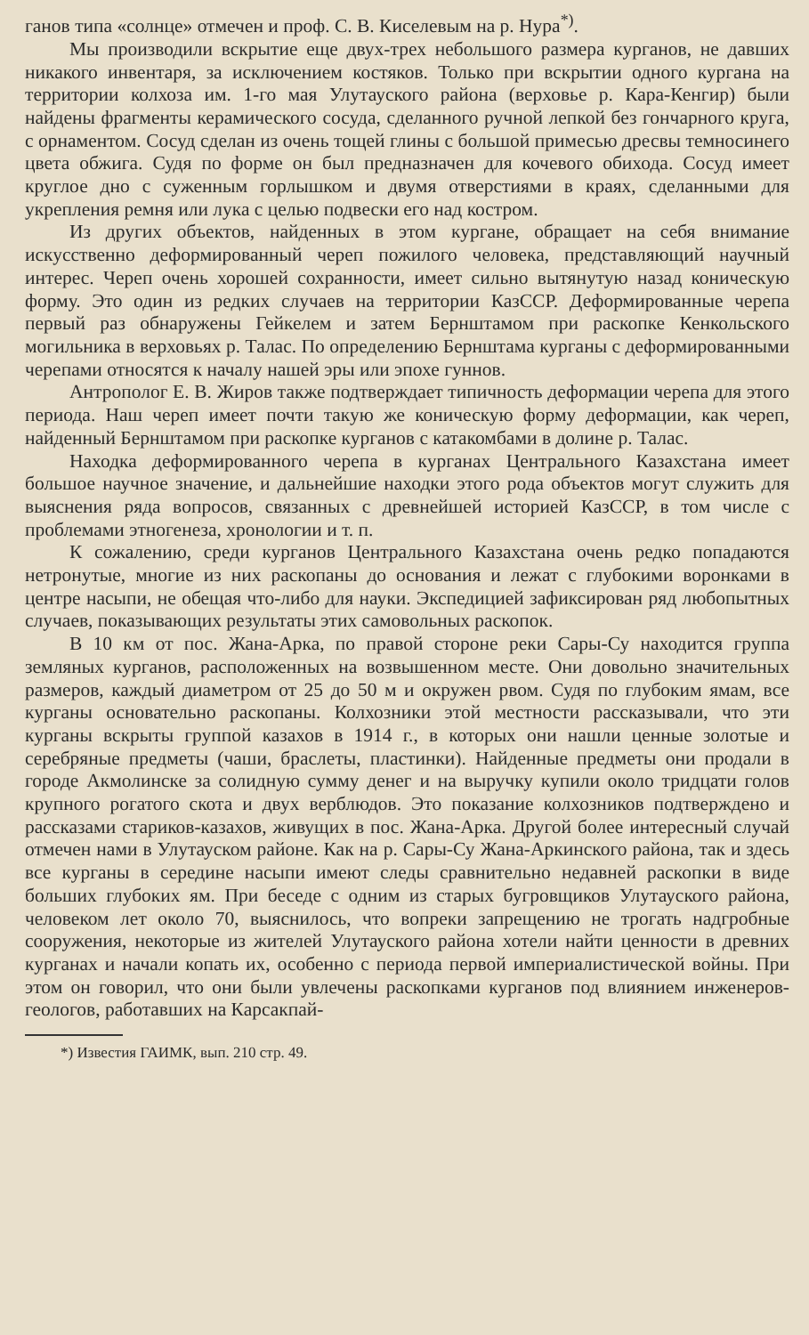ганов типа «солнце» отмечен и проф. С. В. Киселевым на р. Нура<sup>*)</sup>.
Мы производили вскрытие еще двух-трех небольшого размера курганов, не давших никакого инвентаря, за исключением костяков. Только при вскрытии одного кургана на территории колхоза им. 1-го мая Улутауского района (верховье р. Кара-Кенгир) были найдены фрагменты керамического сосуда, сделанного ручной лепкой без гончарного круга, с орнаментом. Сосуд сделан из очень тощей глины с большой примесью дресвы темносинего цвета обжига. Судя по форме он был предназначен для кочевого обихода. Сосуд имеет круглое дно с суженным горлышком и двумя отверстиями в краях, сделанными для укрепления ремня или лука с целью подвески его над костром.
Из других объектов, найденных в этом кургане, обращает на себя внимание искусственно деформированный череп пожилого человека, представляющий научный интерес. Череп очень хорошей сохранности, имеет сильно вытянутую назад коническую форму. Это один из редких случаев на территории КазССР. Деформированные черепа первый раз обнаружены Гейкелем и затем Бернштамом при раскопке Кенкольского могильника в верховьях р. Талас. По определению Бернштама курганы с деформированными черепами относятся к началу нашей эры или эпохе гуннов.
Антрополог Е. В. Жиров также подтверждает типичность деформации черепа для этого периода. Наш череп имеет почти такую же коническую форму деформации, как череп, найденный Бернштамом при раскопке курганов с катакомбами в долине р. Талас.
Находка деформированного черепа в курганах Центрального Казахстана имеет большое научное значение, и дальнейшие находки этого рода объектов могут служить для выяснения ряда вопросов, связанных с древнейшей историей КазССР, в том числе с проблемами этногенеза, хронологии и т. п.
К сожалению, среди курганов Центрального Казахстана очень редко попадаются нетронутые, многие из них раскопаны до основания и лежат с глубокими воронками в центре насыпи, не обещая что-либо для науки. Экспедицией зафиксирован ряд любопытных случаев, показывающих результаты этих самовольных раскопок.
В 10 км от пос. Жана-Арка, по правой стороне реки Сары-Су находится группа земляных курганов, расположенных на возвышенном месте. Они довольно значительных размеров, каждый диаметром от 25 до 50 м и окружен рвом. Судя по глубоким ямам, все курганы основательно раскопаны. Колхозники этой местности рассказывали, что эти курганы вскрыты группой казахов в 1914 г., в которых они нашли ценные золотые и серебряные предметы (чаши, браслеты, пластинки). Найденные предметы они продали в городе Акмолинске за солидную сумму денег и на выручку купили около тридцати голов крупного рогатого скота и двух верблюдов. Это показание колхозников подтверждено и рассказами стариков-казахов, живущих в пос. Жана-Арка. Другой более интересный случай отмечен нами в Улутауском районе. Как на р. Сары-Су Жана-Аркинского района, так и здесь все курганы в середине насыпи имеют следы сравнительно недавней раскопки в виде больших глубоких ям. При беседе с одним из старых бугровщиков Улутауского района, человеком лет около 70, выяснилось, что вопреки запрещению не трогать надгробные сооружения, некоторые из жителей Улутауского района хотели найти ценности в древних курганах и начали копать их, особенно с периода первой империалистической войны. При этом он говорил, что они были увлечены раскопками курганов под влиянием инженеров-геологов, работавших на Карсакпай-
*) Известия ГАИМК, вып. 210 стр. 49.